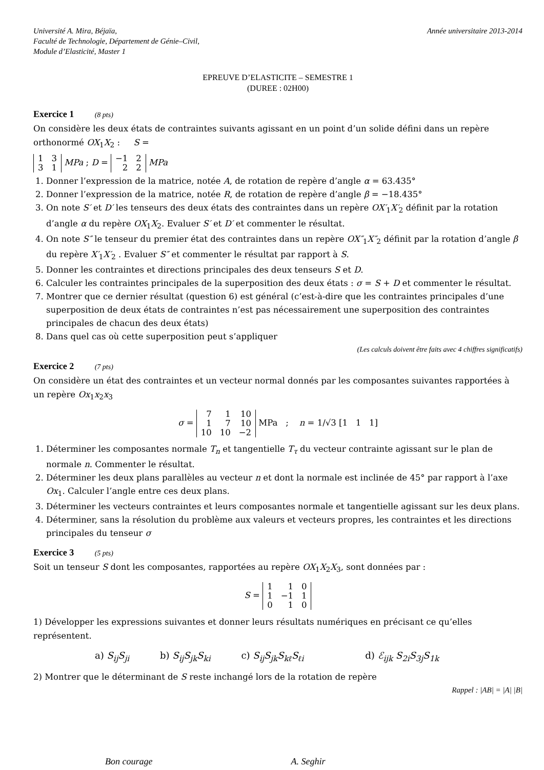Université A. Mira, Béjaïa,
Faculté de Technologie, Département de Génie–Civil,
Module d’Elasticité, Master 1
Année universitaire 2013-2014
EPREUVE D’ELASTICITE – SEMESTRE 1
(DUREE : 02H00)
Exercice 1 (8 pts)
On considère les deux états de contraintes suivants agissant en un point d’un solide défini dans un repère orthonormé OX<sub>1</sub>X<sub>2</sub> : S =
| 1 | 3 |
| 3 | 1 |
MPa ; D =
| −1 | 2 |
| 2 | 2 |
MPa
1. Donner l’expression de la matrice, notée A, de rotation de repère d’angle α = 63.435°
2. Donner l’expression de la matrice, notée R, de rotation de repère d’angle β = −18.435°
3. On note S′ et D′ les tenseurs des deux états des contraintes dans un repère OX′<sub>1</sub>X′<sub>2</sub> définit par la rotation d’angle α du repère OX<sub>1</sub>X<sub>2</sub>. Evaluer S′ et D′ et commenter le résultat.
4. On note S″ le tenseur du premier état des contraintes dans un repère OX″<sub>1</sub>X″<sub>2</sub> définit par la rotation d’angle β du repère X′<sub>1</sub>X′<sub>2</sub> . Evaluer S″ et commenter le résultat par rapport à S.
5. Donner les contraintes et directions principales des deux tenseurs S et D.
6. Calculer les contraintes principales de la superposition des deux états : σ = S + D et commenter le résultat.
7. Montrer que ce dernier résultat (question 6) est général (c’est-à-dire que les contraintes principales d’une superposition de deux états de contraintes n’est pas nécessairement une superposition des contraintes principales de chacun des deux états)
8. Dans quel cas où cette superposition peut s’appliquer
(Les calculs doivent être faits avec 4 chiffres significatifs)
Exercice 2 (7 pts)
On considère un état des contraintes et un vecteur normal donnés par les composantes suivantes rapportées à un repère Ox<sub>1</sub>x<sub>2</sub>x<sub>3</sub>
σ =
| 7 | 1 | 10 |
| 1 | 7 | 10 |
| 10 | 10 | −2 |
MPa ; n = 1/√3 [1 1 1]
1. Déterminer les composantes normale T<sub>n</sub> et tangentielle T<sub>τ</sub> du vecteur contrainte agissant sur le plan de normale n. Commenter le résultat.
2. Déterminer les deux plans parallèles au vecteur n et dont la normale est inclinée de 45° par rapport à l’axe Ox<sub>1</sub>. Calculer l’angle entre ces deux plans.
3. Déterminer les vecteurs contraintes et leurs composantes normale et tangentielle agissant sur les deux plans.
4. Déterminer, sans la résolution du problème aux valeurs et vecteurs propres, les contraintes et les directions principales du tenseur σ
Exercice 3 (5 pts)
Soit un tenseur S dont les composantes, rapportées au repère OX<sub>1</sub>X<sub>2</sub>X<sub>3</sub>, sont données par :
S =
| 1 | 1 | 0 |
| 1 | −1 | 1 |
| 0 | 1 | 0 |
1) Développer les expressions suivantes et donner leurs résultats numériques en précisant ce qu’elles représentent.
a) S<sub>ij</sub>S<sub>ji</sub> b) S<sub>ij</sub>S<sub>jk</sub>S<sub>ki</sub> c) S<sub>ij</sub>S<sub>jk</sub>S<sub>kℓ</sub>S<sub>ℓi</sub> d) ℰ<sub>ijk</sub> S<sub>2i</sub>S<sub>3j</sub>S<sub>1k</sub>
2) Montrer que le déterminant de S reste inchangé lors de la rotation de repère
Rappel : |AB| = |A| |B|
Bon courage A. Seghir